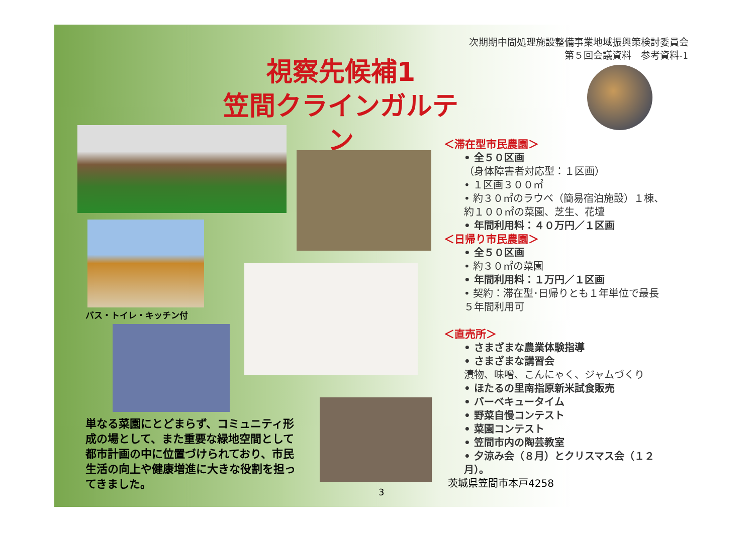次期期中間処理施設整備事業地域振興策検討委員会
第５回会議資料　参考資料-1
視察先候補1
笠間クラインガルテン
バス・トイレ・キッチン付
単なる菜園にとどまらず、コミュニティ形成の場として、また重要な緑地空間として都市計画の中に位置づけられており、市民生活の向上や健康増進に大きな役割を担ってきました。
3
＜滞在型市民農園＞
• 全５０区画
（身体障害者対応型：１区画）
• １区画３００㎡
• 約３０㎡のラウベ（簡易宿泊施設）１棟、約１００㎡の菜園、芝生、花壇
• 年間利用料：４０万円／１区画
＜日帰り市民農園＞
• 全５０区画
• 約３０㎡の菜園
• 年間利用料：１万円／１区画
• 契約：滞在型･日帰りとも１年単位で最長５年間利用可
＜直売所＞
• さまざまな農業体験指導
• さまざまな講習会
漬物、味噌、こんにゃく、ジャムづくり
• ほたるの里南指原新米試食販売
• バーベキュータイム
• 野菜自慢コンテスト
• 菜園コンテスト
• 笠間市内の陶芸教室
• 夕涼み会（８月）とクリスマス会（１２月）。
茨城県笠間市本戸4258